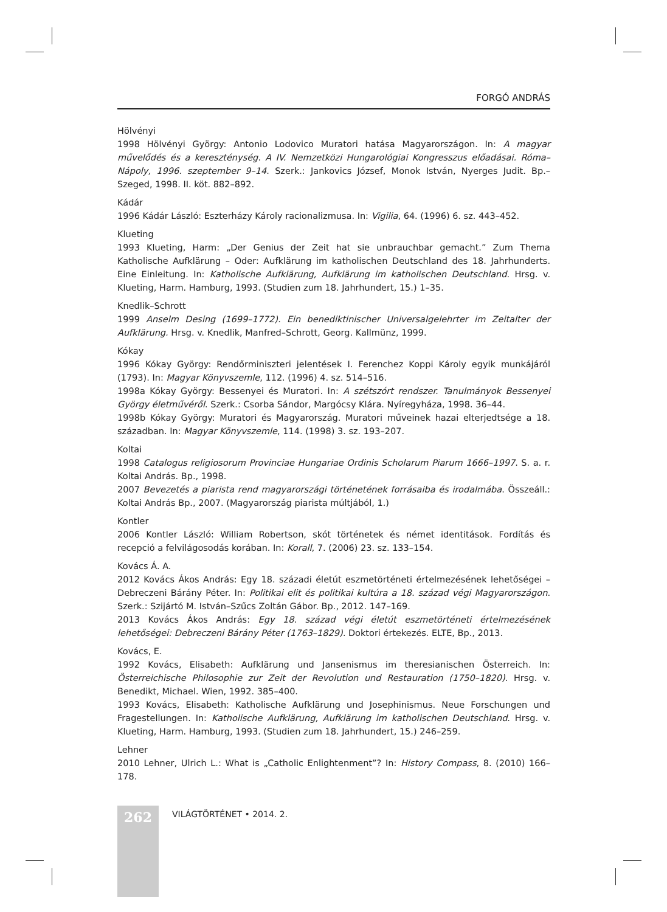FORGÓ ANDRÁS
Hölvényi
1998 Hölvényi György: Antonio Lodovico Muratori hatása Magyarországon. In: A magyar művelődés és a kereszténység. A IV. Nemzetközi Hungarológiai Kongresszus előadásai. Róma–Nápoly, 1996. szeptember 9–14. Szerk.: Jankovics József, Monok István, Nyerges Judit. Bp.–Szeged, 1998. II. köt. 882–892.
Kádár
1996 Kádár László: Eszterházy Károly racionalizmusa. In: Vigilia, 64. (1996) 6. sz. 443–452.
Klueting
1993 Klueting, Harm: „Der Genius der Zeit hat sie unbrauchbar gemacht.” Zum Thema Katholische Aufklärung – Oder: Aufklärung im katholischen Deutschland des 18. Jahrhunderts. Eine Einleitung. In: Katholische Aufklärung, Aufklärung im katholischen Deutschland. Hrsg. v. Klueting, Harm. Hamburg, 1993. (Studien zum 18. Jahrhundert, 15.) 1–35.
Knedlik–Schrott
1999 Anselm Desing (1699–1772). Ein benediktinischer Universalgelehrter im Zeitalter der Aufklärung. Hrsg. v. Knedlik, Manfred–Schrott, Georg. Kallmünz, 1999.
Kókay
1996 Kókay György: Rendőrminiszteri jelentések I. Ferenchez Koppi Károly egyik munkájáról (1793). In: Magyar Könyvszemle, 112. (1996) 4. sz. 514–516.
1998a Kókay György: Bessenyei és Muratori. In: A szétszórt rendszer. Tanulmányok Bessenyei György életművéről. Szerk.: Csorba Sándor, Margócsy Klára. Nyíregyháza, 1998. 36–44.
1998b Kókay György: Muratori és Magyarország. Muratori műveinek hazai elterjedtsége a 18. században. In: Magyar Könyvszemle, 114. (1998) 3. sz. 193–207.
Koltai
1998 Catalogus religiosorum Provinciae Hungariae Ordinis Scholarum Piarum 1666–1997. S. a. r. Koltai András. Bp., 1998.
2007 Bevezetés a piarista rend magyarországi történetének forrásaiba és irodalmába. Összeáll.: Koltai András Bp., 2007. (Magyarország piarista múltjából, 1.)
Kontler
2006 Kontler László: William Robertson, skót történetek és német identitások. Fordítás és recepció a felvilágosodás korában. In: Korall, 7. (2006) 23. sz. 133–154.
Kovács Á. A.
2012 Kovács Ákos András: Egy 18. századi életút eszmetörténeti értelmezésének lehetőségei – Debreczeni Bárány Péter. In: Politikai elit és politikai kultúra a 18. század végi Magyarországon. Szerk.: Szijártó M. István–Szűcs Zoltán Gábor. Bp., 2012. 147–169.
2013 Kovács Ákos András: Egy 18. század végi életút eszmetörténeti értelmezésének lehetőségei: Debreczeni Bárány Péter (1763–1829). Doktori értekezés. ELTE, Bp., 2013.
Kovács, E.
1992 Kovács, Elisabeth: Aufklärung und Jansenismus im theresianischen Österreich. In: Österreichische Philosophie zur Zeit der Revolution und Restauration (1750–1820). Hrsg. v. Benedikt, Michael. Wien, 1992. 385–400.
1993 Kovács, Elisabeth: Katholische Aufklärung und Josephinismus. Neue Forschungen und Fragestellungen. In: Katholische Aufklärung, Aufklärung im katholischen Deutschland. Hrsg. v. Klueting, Harm. Hamburg, 1993. (Studien zum 18. Jahrhundert, 15.) 246–259.
Lehner
2010 Lehner, Ulrich L.: What is „Catholic Enlightenment”? In: History Compass, 8. (2010) 166–178.
262
VILÁGTÖRTÉNET • 2014. 2.